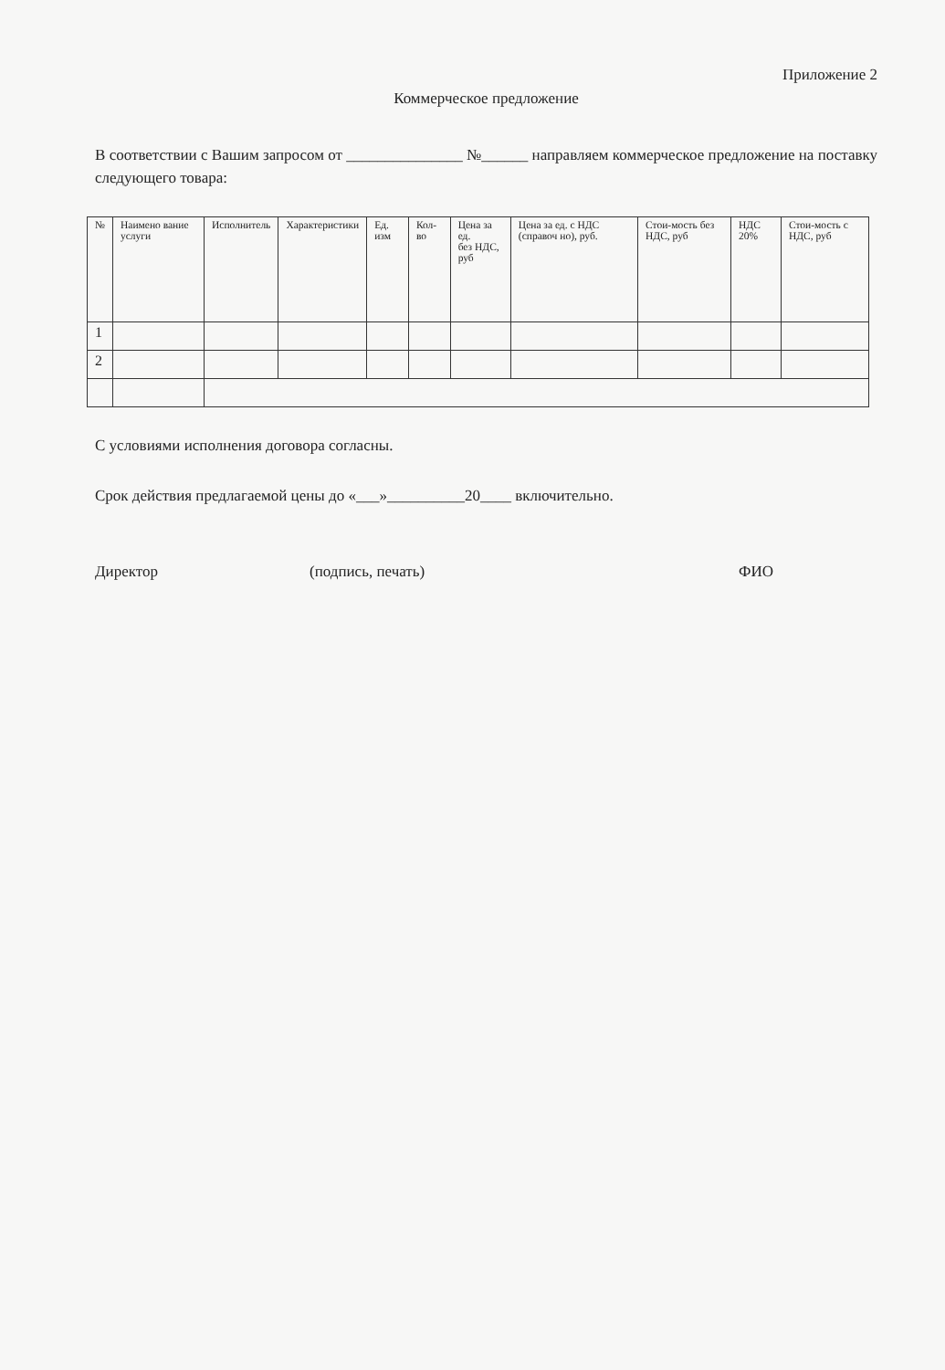Приложение 2
Коммерческое предложение
В соответствии с Вашим запросом от _______________ №______ направляем коммерческое предложение на поставку следующего товара:
| № | Наимено вание услуги | Исполнитель | Характеристики | Ед. изм | Кол-во | Цена за ед. без НДС, руб | Цена за ед. с НДС (справоч но), руб. | Стои-мость без НДС, руб | НДС 20% | Стои-мость с НДС, руб |
| --- | --- | --- | --- | --- | --- | --- | --- | --- | --- | --- |
| 1 | | | | | | | | | | |
| 2 | | | | | | | | | | |
С условиями исполнения договора согласны.
Срок действия предлагаемой цены до «___»__________20____ включительно.
Директор (подпись, печать) ФИО